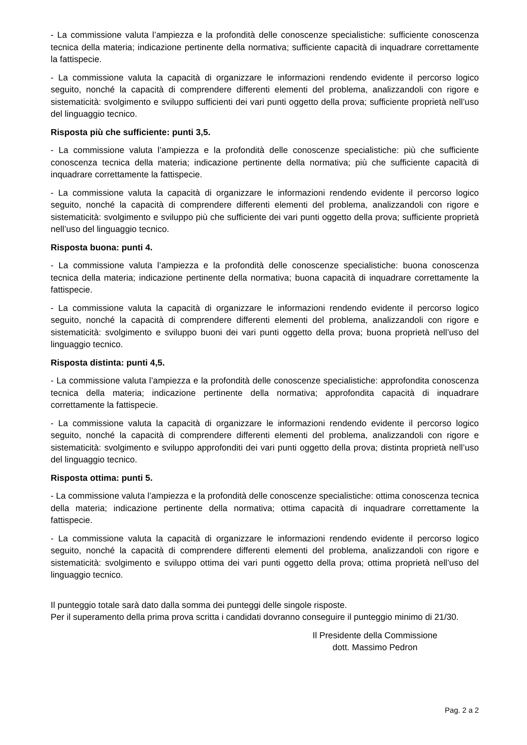- La commissione valuta l’ampiezza e la profondità delle conoscenze specialistiche: sufficiente conoscenza tecnica della materia; indicazione pertinente della normativa; sufficiente capacità di inquadrare correttamente la fattispecie.
- La commissione valuta la capacità di organizzare le informazioni rendendo evidente il percorso logico seguito, nonché la capacità di comprendere differenti elementi del problema, analizzandoli con rigore e sistematicità: svolgimento e sviluppo sufficienti dei vari punti oggetto della prova; sufficiente proprietà nell’uso del linguaggio tecnico.
Risposta più che sufficiente: punti 3,5.
- La commissione valuta l’ampiezza e la profondità delle conoscenze specialistiche: più che sufficiente conoscenza tecnica della materia; indicazione pertinente della normativa; più che sufficiente capacità di inquadrare correttamente la fattispecie.
- La commissione valuta la capacità di organizzare le informazioni rendendo evidente il percorso logico seguito, nonché la capacità di comprendere differenti elementi del problema, analizzandoli con rigore e sistematicità: svolgimento e sviluppo più che sufficiente dei vari punti oggetto della prova; sufficiente proprietà nell’uso del linguaggio tecnico.
Risposta buona: punti 4.
- La commissione valuta l’ampiezza e la profondità delle conoscenze specialistiche: buona conoscenza tecnica della materia; indicazione pertinente della normativa; buona capacità di inquadrare correttamente la fattispecie.
- La commissione valuta la capacità di organizzare le informazioni rendendo evidente il percorso logico seguito, nonché la capacità di comprendere differenti elementi del problema, analizzandoli con rigore e sistematicità: svolgimento e sviluppo buoni dei vari punti oggetto della prova; buona proprietà nell’uso del linguaggio tecnico.
Risposta distinta: punti 4,5.
- La commissione valuta l’ampiezza e la profondità delle conoscenze specialistiche: approfondita conoscenza tecnica della materia; indicazione pertinente della normativa; approfondita capacità di inquadrare correttamente la fattispecie.
- La commissione valuta la capacità di organizzare le informazioni rendendo evidente il percorso logico seguito, nonché la capacità di comprendere differenti elementi del problema, analizzandoli con rigore e sistematicità: svolgimento e sviluppo approfonditi dei vari punti oggetto della prova; distinta proprietà nell’uso del linguaggio tecnico.
Risposta ottima: punti 5.
- La commissione valuta l’ampiezza e la profondità delle conoscenze specialistiche: ottima conoscenza tecnica della materia; indicazione pertinente della normativa; ottima capacità di inquadrare correttamente la fattispecie.
- La commissione valuta la capacità di organizzare le informazioni rendendo evidente il percorso logico seguito, nonché la capacità di comprendere differenti elementi del problema, analizzandoli con rigore e sistematicità: svolgimento e sviluppo ottima dei vari punti oggetto della prova; ottima proprietà nell’uso del linguaggio tecnico.
Il punteggio totale sarà dato dalla somma dei punteggi delle singole risposte.
Per il superamento della prima prova scritta i candidati dovranno conseguire il punteggio minimo di 21/30.
Il Presidente della Commissione
dott. Massimo Pedron
Pag. 2 a 2